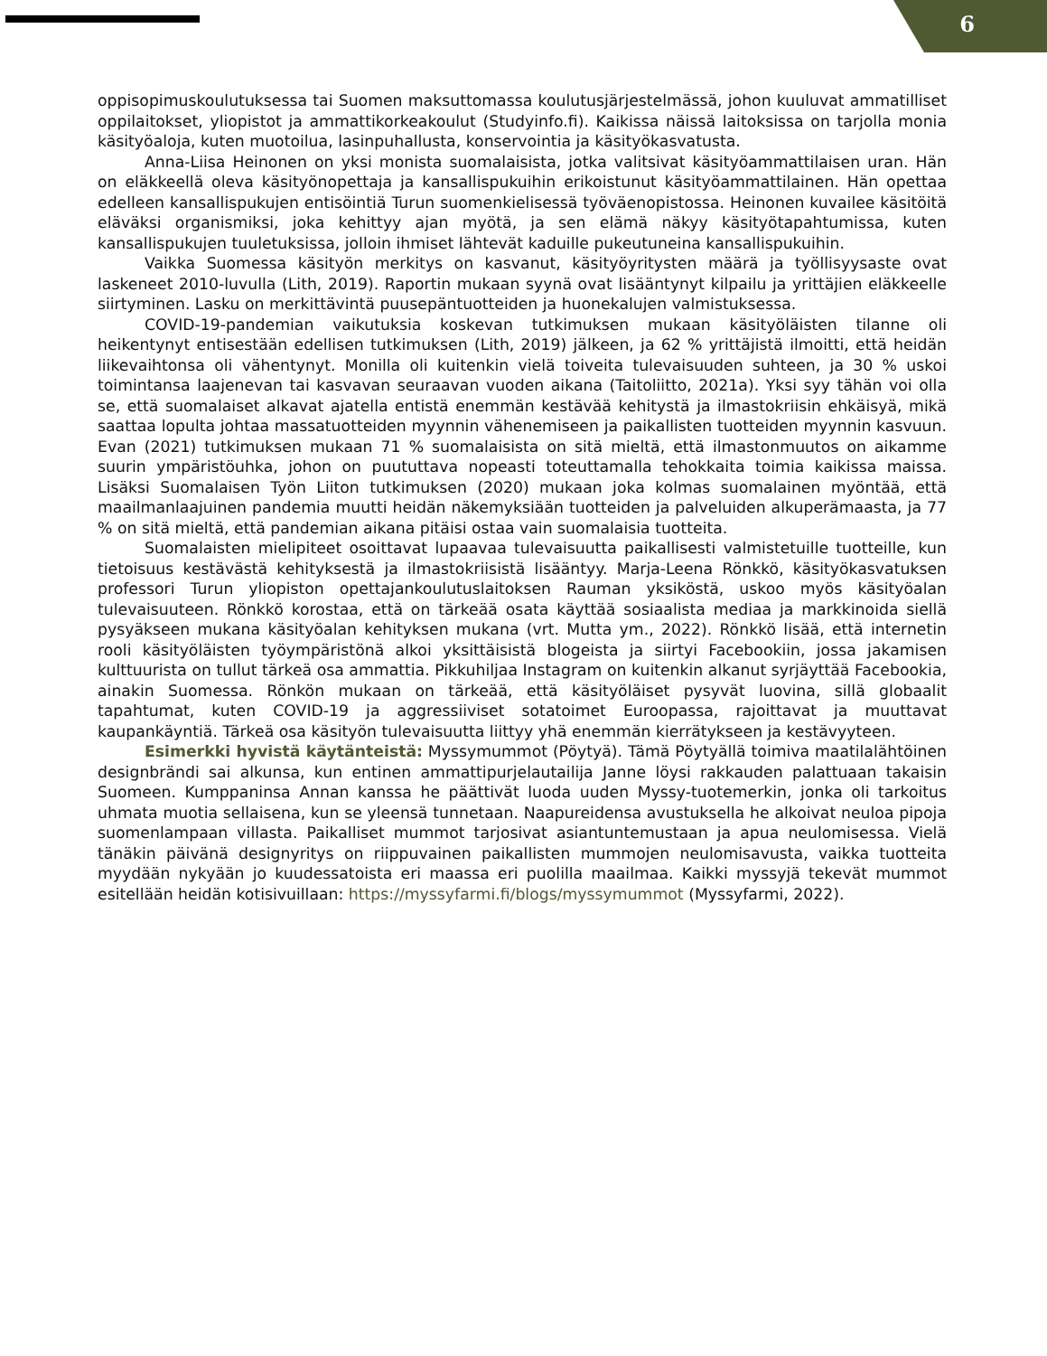6
oppisopimuskoulutuksessa tai Suomen maksuttomassa koulutusjärjestelmässä, johon kuuluvat ammatilliset oppilaitokset, yliopistot ja ammattikorkeakoulut (Studyinfo.fi). Kaikissa näissä laitoksissa on tarjolla monia käsityöaloja, kuten muotoilua, lasinpuhallusta, konservointia ja käsityökasvatusta.
Anna-Liisa Heinonen on yksi monista suomalaisista, jotka valitsivat käsityöammattilaisen uran. Hän on eläkkeellä oleva käsityönopettaja ja kansallispukuihin erikoistunut käsityöammattilainen. Hän opettaa edelleen kansallispukujen entisöintiä Turun suomenkielisessä työväenopistossa. Heinonen kuvailee käsitöitä eläväksi organismiksi, joka kehittyy ajan myötä, ja sen elämä näkyy käsityötapahtumissa, kuten kansallispukujen tuuletuksissa, jolloin ihmiset lähtevät kaduille pukeutuneina kansallispukuihin.
Vaikka Suomessa käsityön merkitys on kasvanut, käsityöyritysten määrä ja työllisyysaste ovat laskeneet 2010-luvulla (Lith, 2019). Raportin mukaan syynä ovat lisääntynyt kilpailu ja yrittäjien eläkkeelle siirtyminen. Lasku on merkittävintä puusepäntuotteiden ja huonekalujen valmistuksessa.
COVID-19-pandemian vaikutuksia koskevan tutkimuksen mukaan käsityöläisten tilanne oli heikentynyt entisestään edellisen tutkimuksen (Lith, 2019) jälkeen, ja 62 % yrittäjistä ilmoitti, että heidän liikevaihtonsa oli vähentynyt. Monilla oli kuitenkin vielä toiveita tulevaisuuden suhteen, ja 30 % uskoi toimintansa laajenevan tai kasvavan seuraavan vuoden aikana (Taitoliitto, 2021a). Yksi syy tähän voi olla se, että suomalaiset alkavat ajatella entistä enemmän kestävää kehitystä ja ilmastokriisin ehkäisyä, mikä saattaa lopulta johtaa massatuotteiden myynnin vähenemiseen ja paikallisten tuotteiden myynnin kasvuun. Evan (2021) tutkimuksen mukaan 71 % suomalaisista on sitä mieltä, että ilmastonmuutos on aikamme suurin ympäristöuhka, johon on puututtava nopeasti toteuttamalla tehokkaita toimia kaikissa maissa. Lisäksi Suomalaisen Työn Liiton tutkimuksen (2020) mukaan joka kolmas suomalainen myöntää, että maailmanlaajuinen pandemia muutti heidän näkemyksiään tuotteiden ja palveluiden alkuperämaasta, ja 77 % on sitä mieltä, että pandemian aikana pitäisi ostaa vain suomalaisia tuotteita.
Suomalaisten mielipiteet osoittavat lupaavaa tulevaisuutta paikallisesti valmistetuille tuotteille, kun tietoisuus kestävästä kehityksestä ja ilmastokriisistä lisääntyy. Marja-Leena Rönkkö, käsityökasvatuksen professori Turun yliopiston opettajankoulutuslaitoksen Rauman yksiköstä, uskoo myös käsityöalan tulevaisuuteen. Rönkkö korostaa, että on tärkeää osata käyttää sosiaalista mediaa ja markkinoida siellä pysyäkseen mukana käsityöalan kehityksen mukana (vrt. Mutta ym., 2022). Rönkkö lisää, että internetin rooli käsityöläisten työympäristönä alkoi yksittäisistä blogeista ja siirtyi Facebookiin, jossa jakamisen kulttuurista on tullut tärkeä osa ammattia. Pikkuhiljaa Instagram on kuitenkin alkanut syrjäyttää Facebookia, ainakin Suomessa. Rönkön mukaan on tärkeää, että käsityöläiset pysyvät luovina, sillä globaalit tapahtumat, kuten COVID-19 ja aggressiiviset sotatoimet Euroopassa, rajoittavat ja muuttavat kaupankäyntiä. Tärkeä osa käsityön tulevaisuutta liittyy yhä enemmän kierrätykseen ja kestävyyteen.
Esimerkki hyvistä käytänteistä: Myssymummot (Pöytyä). Tämä Pöytyällä toimiva maatilalähtöinen designbrändi sai alkunsa, kun entinen ammattipurjelautailija Janne löysi rakkauden palattuaan takaisin Suomeen. Kumppaninsa Annan kanssa he päättivät luoda uuden Myssy-tuotemerkin, jonka oli tarkoitus uhmata muotia sellaisena, kun se yleensä tunnetaan. Naapureidensa avustuksella he alkoivat neuloa pipoja suomenlampaan villasta. Paikalliset mummot tarjosivat asiantuntemustaan ja apua neulomisessa. Vielä tänäkin päivänä designyritys on riippuvainen paikallisten mummojen neulomisavusta, vaikka tuotteita myydään nykyään jo kuudessatoista eri maassa eri puolilla maailmaa. Kaikki myssyjä tekevät mummot esitellään heidän kotisivuillaan: https://myssyfarmi.fi/blogs/myssymummot (Myssyfarmi, 2022).